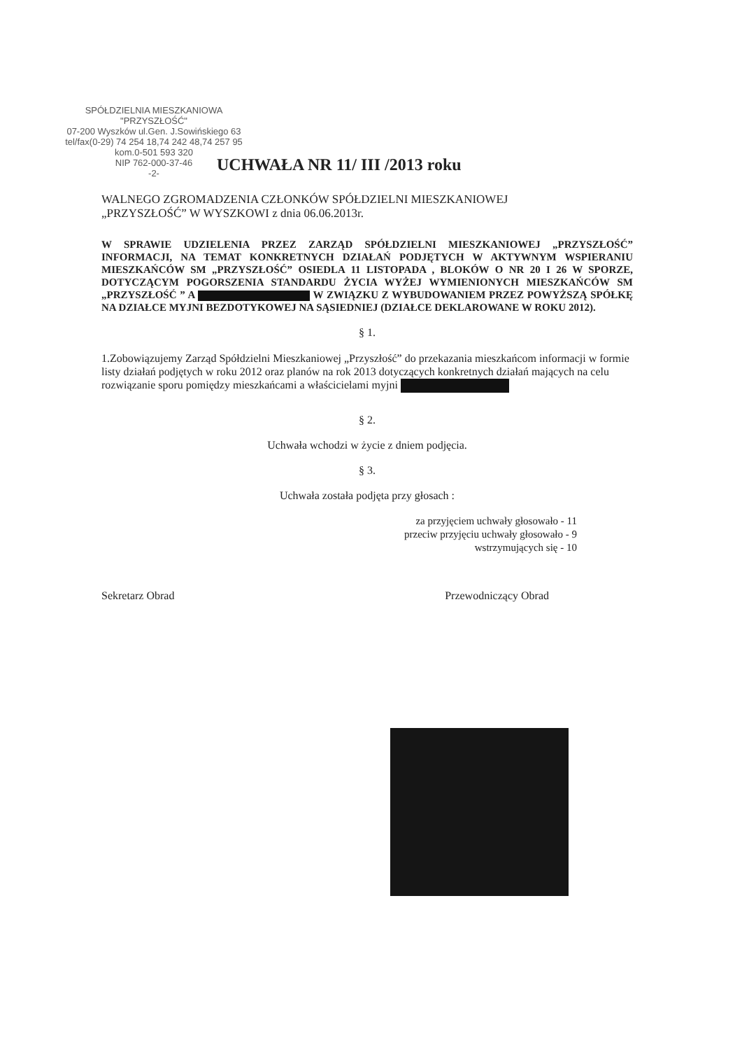SPÓŁDZIELNIA MIESZKANIOWA
"PRZYSZŁOŚĆ"
07-200 Wyszków ul.Gen. J.Sowińskiego 63
tel/fax(0-29) 74 254 18,74 242 48,74 257 95 kom.0-501 593 320
NIP 762-000-37-46
-2-
UCHWAŁA NR 11/ III /2013 roku
WALNEGO ZGROMADZENIA CZŁONKÓW SPÓŁDZIELNI MIESZKANIOWEJ
„PRZYSZŁOŚĆ” W WYSZKOWI z dnia 06.06.2013r.
W SPRAWIE UDZIELENIA PRZEZ ZARZĄD SPÓŁDZIELNI MIESZKANIOWEJ „PRZYSZŁOŚĆ” INFORMACJI, NA TEMAT KONKRETNYCH DZIAŁAŃ PODJĘTYCH W AKTYWNYM WSPIERANIU MIESZKAŃCÓW SM „PRZYSZŁOŚĆ” OSIEDLA 11 LISTOPADA , BLOKÓW O NR 20 I 26 W SPORZE, DOTYCZĄCYM POGORSZENIA STANDARDU ŻYCIA WYŻEJ WYMIENIONYCH MIESZKAŃCÓW SM „PRZYSZŁOŚĆ ” A W ZWIĄZKU Z WYBUDOWANIEM PRZEZ POWYŻSZĄ SPÓŁKĘ NA DZIAŁCE MYJNI BEZDOTYKOWEJ NA SĄSIEDNIEJ (DZIAŁCE DEKLAROWANE W ROKU 2012).
§ 1.
1.Zobowiązujemy Zarząd Spółdzielni Mieszkaniowej „Przyszłość” do przekazania mieszkańcom informacji w formie listy działań podjętych w roku 2012 oraz planów na rok 2013 dotyczących konkretnych działań mających na celu rozwiązanie sporu pomiędzy mieszkańcami a właścicielami myjni
§ 2.
Uchwała wchodzi w życie z dniem podjęcia.
§ 3.
Uchwała została podjęta przy głosach :
za przyjęciem uchwały głosowało - 11
przeciw przyjęciu uchwały głosowało - 9
wstrzymujących się - 10
Sekretarz Obrad Przewodniczący Obrad